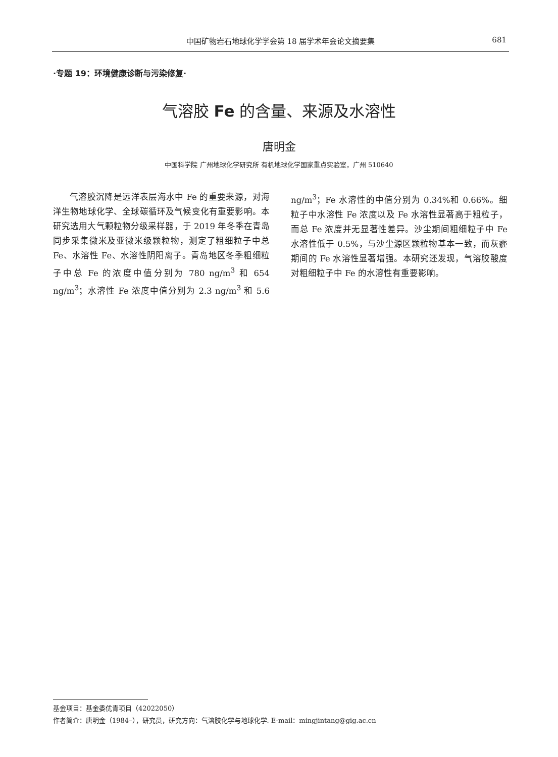中国矿物岩石地球化学学会第 18 届学术年会论文摘要集
681
·专题 19：环境健康诊断与污染修复·
气溶胶 Fe 的含量、来源及水溶性
唐明金
中国科学院 广州地球化学研究所 有机地球化学国家重点实验室，广州 510640
气溶胶沉降是远洋表层海水中 Fe 的重要来源，对海洋生物地球化学、全球碳循环及气候变化有重要影响。本研究选用大气颗粒物分级采样器，于 2019 年冬季在青岛同步采集微米及亚微米级颗粒物，测定了粗细粒子中总 Fe、水溶性 Fe、水溶性阴阳离子。青岛地区冬季粗细粒子中总 Fe 的浓度中值分别为 780 ng/m<sup>3</sup> 和 654 ng/m<sup>3</sup>；水溶性 Fe 浓度中值分别为 2.3 ng/m<sup>3</sup> 和 5.6 ng/m<sup>3</sup>；Fe 水溶性的中值分别为 0.34%和 0.66%。细粒子中水溶性 Fe 浓度以及 Fe 水溶性显著高于粗粒子，而总 Fe 浓度并无显著性差异。沙尘期间粗细粒子中 Fe 水溶性低于 0.5%，与沙尘源区颗粒物基本一致，而灰霾期间的 Fe 水溶性显著增强。本研究还发现，气溶胶酸度对粗细粒子中 Fe 的水溶性有重要影响。
基金项目：基金委优青项目（42022050）
作者简介：唐明金（1984–），研究员，研究方向：气溶胶化学与地球化学. E-mail：mingjintang@gig.ac.cn